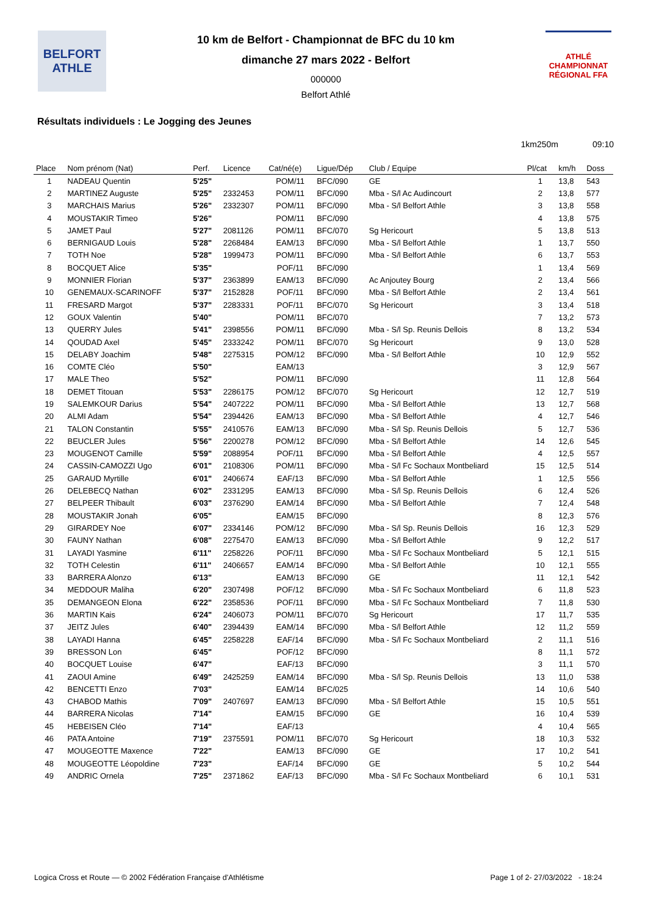BELFORT
ATHLE
10 km de Belfort - Championnat de BFC du 10 km
dimanche 27 mars 2022 - Belfort
000000
Belfort Athlé
ATHLÉ
CHAMPIONNAT RÉGIONAL FFA
Résultats individuels : Le Jogging des Jeunes
1km250m 09:10
| Place | Nom prénom (Nat) | Perf. | Licence | Cat/né(e) | Ligue/Dép | Club / Equipe | Pl/cat | km/h | Doss |
| --- | --- | --- | --- | --- | --- | --- | --- | --- | --- |
| 1 | NADEAU Quentin | 5'25" | | POM/11 | BFC/090 | GE | 1 | 13,8 | 543 |
| 2 | MARTINEZ Auguste | 5'25" | 2332453 | POM/11 | BFC/090 | Mba - S/l Ac Audincourt | 2 | 13,8 | 577 |
| 3 | MARCHAIS Marius | 5'26" | 2332307 | POM/11 | BFC/090 | Mba - S/l Belfort Athle | 3 | 13,8 | 558 |
| 4 | MOUSTAKIR Timeo | 5'26" | | POM/11 | BFC/090 | | 4 | 13,8 | 575 |
| 5 | JAMET Paul | 5'27" | 2081126 | POM/11 | BFC/070 | Sg Hericourt | 5 | 13,8 | 513 |
| 6 | BERNIGAUD Louis | 5'28" | 2268484 | EAM/13 | BFC/090 | Mba - S/l Belfort Athle | 1 | 13,7 | 550 |
| 7 | TOTH Noe | 5'28" | 1999473 | POM/11 | BFC/090 | Mba - S/l Belfort Athle | 6 | 13,7 | 553 |
| 8 | BOCQUET Alice | 5'35" | | POF/11 | BFC/090 | | 1 | 13,4 | 569 |
| 9 | MONNIER Florian | 5'37" | 2363899 | EAM/13 | BFC/090 | Ac Anjoutey Bourg | 2 | 13,4 | 566 |
| 10 | GENEMAUX-SCARINOFF | 5'37" | 2152828 | POF/11 | BFC/090 | Mba - S/l Belfort Athle | 2 | 13,4 | 561 |
| 11 | FRESARD Margot | 5'37" | 2283331 | POF/11 | BFC/070 | Sg Hericourt | 3 | 13,4 | 518 |
| 12 | GOUX Valentin | 5'40" | | POM/11 | BFC/070 | | 7 | 13,2 | 573 |
| 13 | QUERRY Jules | 5'41" | 2398556 | POM/11 | BFC/090 | Mba - S/l Sp. Reunis Dellois | 8 | 13,2 | 534 |
| 14 | QOUDAD Axel | 5'45" | 2333242 | POM/11 | BFC/070 | Sg Hericourt | 9 | 13,0 | 528 |
| 15 | DELABY Joachim | 5'48" | 2275315 | POM/12 | BFC/090 | Mba - S/l Belfort Athle | 10 | 12,9 | 552 |
| 16 | COMTE Cléo | 5'50" | | EAM/13 | | | 3 | 12,9 | 567 |
| 17 | MALE Theo | 5'52" | | POM/11 | BFC/090 | | 11 | 12,8 | 564 |
| 18 | DEMET Titouan | 5'53" | 2286175 | POM/12 | BFC/070 | Sg Hericourt | 12 | 12,7 | 519 |
| 19 | SALEMKOUR Darius | 5'54" | 2407222 | POM/11 | BFC/090 | Mba - S/l Belfort Athle | 13 | 12,7 | 568 |
| 20 | ALMI Adam | 5'54" | 2394426 | EAM/13 | BFC/090 | Mba - S/l Belfort Athle | 4 | 12,7 | 546 |
| 21 | TALON Constantin | 5'55" | 2410576 | EAM/13 | BFC/090 | Mba - S/l Sp. Reunis Dellois | 5 | 12,7 | 536 |
| 22 | BEUCLER Jules | 5'56" | 2200278 | POM/12 | BFC/090 | Mba - S/l Belfort Athle | 14 | 12,6 | 545 |
| 23 | MOUGENOT Camille | 5'59" | 2088954 | POF/11 | BFC/090 | Mba - S/l Belfort Athle | 4 | 12,5 | 557 |
| 24 | CASSIN-CAMOZZI Ugo | 6'01" | 2108306 | POM/11 | BFC/090 | Mba - S/l Fc Sochaux Montbeliard | 15 | 12,5 | 514 |
| 25 | GARAUD Myrtille | 6'01" | 2406674 | EAF/13 | BFC/090 | Mba - S/l Belfort Athle | 1 | 12,5 | 556 |
| 26 | DELEBECQ Nathan | 6'02" | 2331295 | EAM/13 | BFC/090 | Mba - S/l Sp. Reunis Dellois | 6 | 12,4 | 526 |
| 27 | BELPEER Thibault | 6'03" | 2376290 | EAM/14 | BFC/090 | Mba - S/l Belfort Athle | 7 | 12,4 | 548 |
| 28 | MOUSTAKIR Jonah | 6'05" | | EAM/15 | BFC/090 | | 8 | 12,3 | 576 |
| 29 | GIRARDEY Noe | 6'07" | 2334146 | POM/12 | BFC/090 | Mba - S/l Sp. Reunis Dellois | 16 | 12,3 | 529 |
| 30 | FAUNY Nathan | 6'08" | 2275470 | EAM/13 | BFC/090 | Mba - S/l Belfort Athle | 9 | 12,2 | 517 |
| 31 | LAYADI Yasmine | 6'11" | 2258226 | POF/11 | BFC/090 | Mba - S/l Fc Sochaux Montbeliard | 5 | 12,1 | 515 |
| 32 | TOTH Celestin | 6'11" | 2406657 | EAM/14 | BFC/090 | Mba - S/l Belfort Athle | 10 | 12,1 | 555 |
| 33 | BARRERA Alonzo | 6'13" | | EAM/13 | BFC/090 | GE | 11 | 12,1 | 542 |
| 34 | MEDDOUR Maliha | 6'20" | 2307498 | POF/12 | BFC/090 | Mba - S/l Fc Sochaux Montbeliard | 6 | 11,8 | 523 |
| 35 | DEMANGEON Elona | 6'22" | 2358536 | POF/11 | BFC/090 | Mba - S/l Fc Sochaux Montbeliard | 7 | 11,8 | 530 |
| 36 | MARTIN Kais | 6'24" | 2406073 | POM/11 | BFC/070 | Sg Hericourt | 17 | 11,7 | 535 |
| 37 | JEITZ Jules | 6'40" | 2394439 | EAM/14 | BFC/090 | Mba - S/l Belfort Athle | 12 | 11,2 | 559 |
| 38 | LAYADI Hanna | 6'45" | 2258228 | EAF/14 | BFC/090 | Mba - S/l Fc Sochaux Montbeliard | 2 | 11,1 | 516 |
| 39 | BRESSON Lon | 6'45" | | POF/12 | BFC/090 | | 8 | 11,1 | 572 |
| 40 | BOCQUET Louise | 6'47" | | EAF/13 | BFC/090 | | 3 | 11,1 | 570 |
| 41 | ZAOUI Amine | 6'49" | 2425259 | EAM/14 | BFC/090 | Mba - S/l Sp. Reunis Dellois | 13 | 11,0 | 538 |
| 42 | BENCETTI Enzo | 7'03" | | EAM/14 | BFC/025 | | 14 | 10,6 | 540 |
| 43 | CHABOD Mathis | 7'09" | 2407697 | EAM/13 | BFC/090 | Mba - S/l Belfort Athle | 15 | 10,5 | 551 |
| 44 | BARRERA Nicolas | 7'14" | | EAM/15 | BFC/090 | GE | 16 | 10,4 | 539 |
| 45 | HEBEISEN Cléo | 7'14" | | EAF/13 | | | 4 | 10,4 | 565 |
| 46 | PATA Antoine | 7'19" | 2375591 | POM/11 | BFC/070 | Sg Hericourt | 18 | 10,3 | 532 |
| 47 | MOUGEOTTE Maxence | 7'22" | | EAM/13 | BFC/090 | GE | 17 | 10,2 | 541 |
| 48 | MOUGEOTTE Léopoldine | 7'23" | | EAF/14 | BFC/090 | GE | 5 | 10,2 | 544 |
| 49 | ANDRIC Ornela | 7'25" | 2371862 | EAF/13 | BFC/090 | Mba - S/l Fc Sochaux Montbeliard | 6 | 10,1 | 531 |
Logica Cross et Route — © 2002 Fédération Française d'Athlétisme Page 1 of 2- 27/03/2022 - 18:24